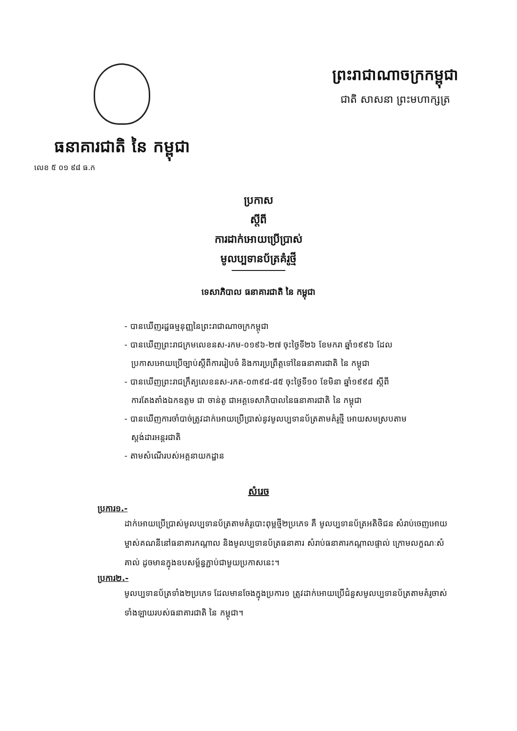ធនាគារជាតិ នៃ កម្ពុជា
លេខ ៥ ០១ ៩៨ ធ.ក
ព្រះរាជាណាចក្រកម្ពុជា
ជាតិ សាសនា ព្រះមហាក្សត្រ
ប្រកាស
ស្តីពី
ការដាក់អោយប្រើប្រាស់
មូលប្បទានប័ត្រគំរូថ្មី
ទេសាភិបាល ធនាគារជាតិ នៃ កម្ពុជា
- បានឃើញរដ្ឋធម្មនុញ្ញនៃព្រះរាជាណាចក្រកម្ពុជា
- បានឃើញព្រះរាជក្រមលេខនស-រកម-០១៩៦-២៧ ចុះថ្ងៃទី២៦ ខែមករា ឆ្នាំ១៩៩៦ ដែល
ប្រកាសអោយប្រើច្បាប់ស្តីពីការរៀបចំ និងការប្រព្រឹត្តទៅនៃធនាគារជាតិ នៃ កម្ពុជា
- បានឃើញព្រះរាជក្រឹត្យលេខនស-រកត-០៣៩៨-៨៥ ចុះថ្ងៃទី១០ ខែមិនា ឆ្នាំ១៩៩៨ ស្តីពី
ការតែងតាំងឯកឧត្តម ជា ចាន់តូ ជាអគ្គទេសាភិបាលនៃធនាគារជាតិ នៃ កម្ពុជា
- បានឃើញការចាំបាច់ត្រូវដាក់អោយប្រើប្រាស់នូវមូលប្បទានប័ត្រតាមគំរូថ្មី អោយសមស្របតាម
ស្តង់ដារអន្តរជាតិ
- តាមសំណើរបស់អគ្គនាយកដ្ឋាន
សំរេច
ប្រការ១.-
ដាក់អោយប្រើប្រាស់មូលប្បទានប័ត្រតាមគំរូបោះពុម្ពថ្មី២ប្រភេទ គឺ មូលប្បទានប័ត្រអតិថិជន សំរាប់ចេញអោយម្ចាស់គណនីនៅធនាគារកណ្តាល និងមូលប្បទានប័ត្រធនាគារ សំរាប់ធនាគារកណ្តាលផ្ទាល់ ក្រោមលក្ខណៈសំគាល់ ដូចមានក្នុងឧបសម្ព័ន្ធភ្ជាប់ជាមួយប្រកាសនេះ។
ប្រការ២.-
មូលប្បទានប័ត្រទាំង២ប្រភេទ ដែលមានចែងក្នុងប្រការ១ ត្រូវដាក់អោយប្រើជំនួសមូលប្បទានប័ត្រតាមគំរូចាស់ទាំងឡាយរបស់ធនាគារជាតិ នៃ កម្ពុជា។